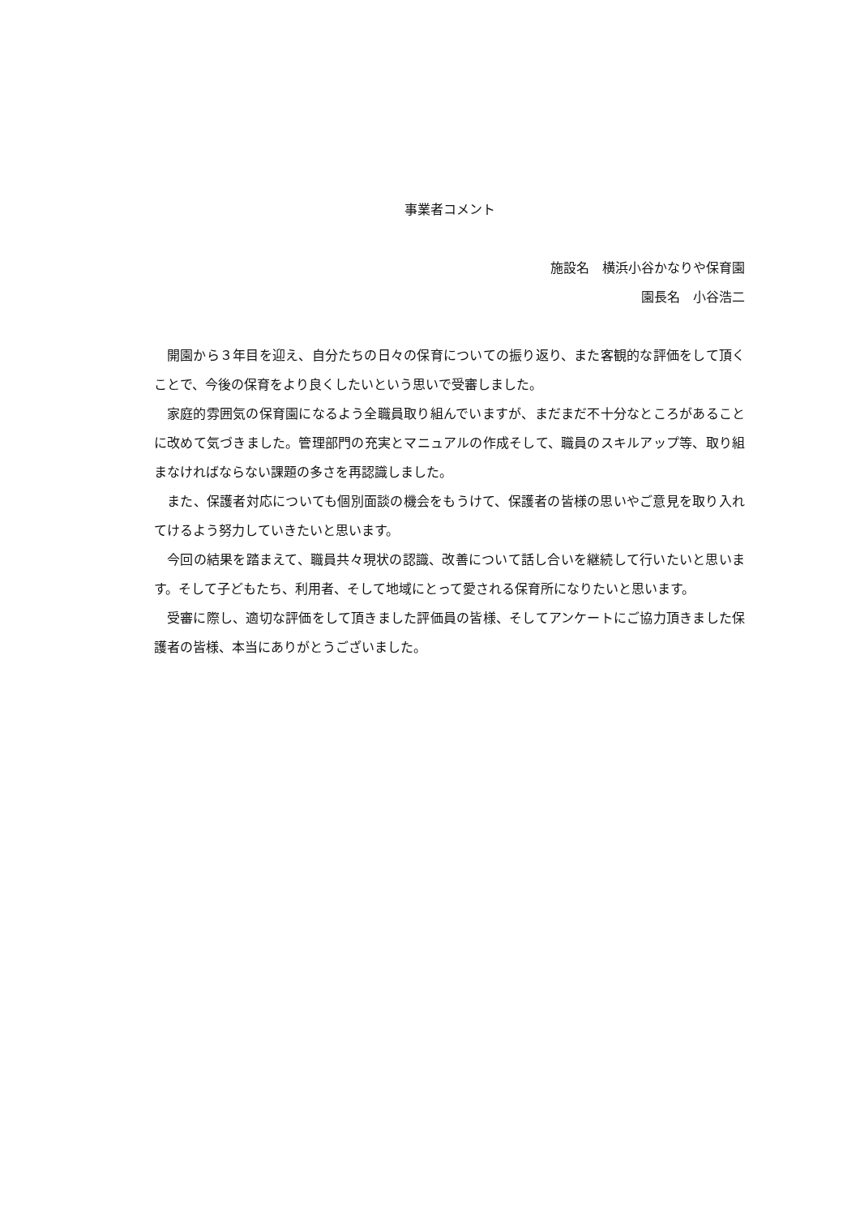事業者コメント
施設名　横浜小谷かなりや保育園
園長名　小谷浩二
開園から３年目を迎え、自分たちの日々の保育についての振り返り、また客観的な評価をして頂くことで、今後の保育をより良くしたいという思いで受審しました。
家庭的雰囲気の保育園になるよう全職員取り組んでいますが、まだまだ不十分なところがあることに改めて気づきました。管理部門の充実とマニュアルの作成そして、職員のスキルアップ等、取り組まなければならない課題の多さを再認識しました。
また、保護者対応についても個別面談の機会をもうけて、保護者の皆様の思いやご意見を取り入れてけるよう努力していきたいと思います。
今回の結果を踏まえて、職員共々現状の認識、改善について話し合いを継続して行いたいと思います。そして子どもたち、利用者、そして地域にとって愛される保育所になりたいと思います。
受審に際し、適切な評価をして頂きました評価員の皆様、そしてアンケートにご協力頂きました保護者の皆様、本当にありがとうございました。